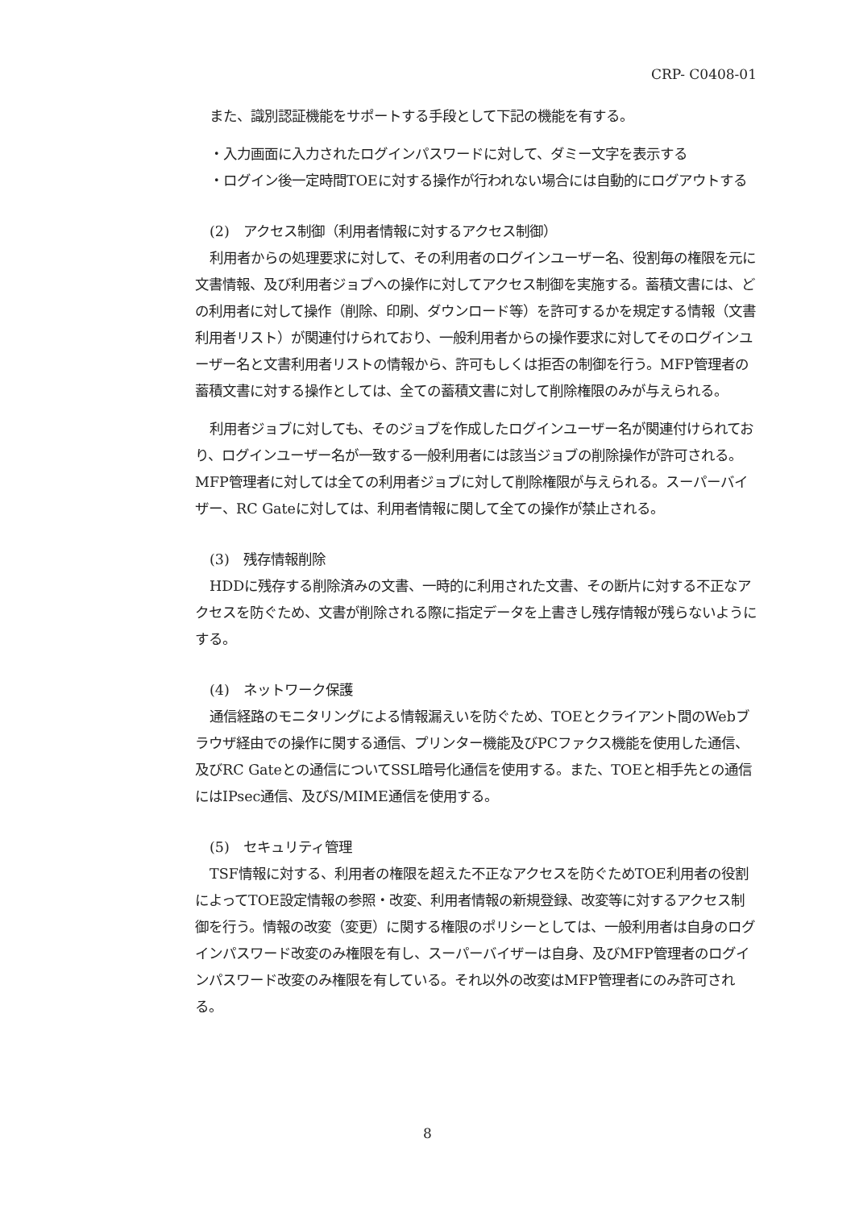CRP- C0408-01
また、識別認証機能をサポートする手段として下記の機能を有する。
・入力画面に入力されたログインパスワードに対して、ダミー文字を表示する
・ログイン後一定時間TOEに対する操作が行われない場合には自動的にログアウトする
(2)　アクセス制御（利用者情報に対するアクセス制御）
利用者からの処理要求に対して、その利用者のログインユーザー名、役割毎の権限を元に文書情報、及び利用者ジョブへの操作に対してアクセス制御を実施する。蓄積文書には、どの利用者に対して操作（削除、印刷、ダウンロード等）を許可するかを規定する情報（文書利用者リスト）が関連付けられており、一般利用者からの操作要求に対してそのログインユーザー名と文書利用者リストの情報から、許可もしくは拒否の制御を行う。MFP管理者の蓄積文書に対する操作としては、全ての蓄積文書に対して削除権限のみが与えられる。
利用者ジョブに対しても、そのジョブを作成したログインユーザー名が関連付けられており、ログインユーザー名が一致する一般利用者には該当ジョブの削除操作が許可される。MFP管理者に対しては全ての利用者ジョブに対して削除権限が与えられる。スーパーバイザー、RC Gateに対しては、利用者情報に関して全ての操作が禁止される。
(3)　残存情報削除
HDDに残存する削除済みの文書、一時的に利用された文書、その断片に対する不正なアクセスを防ぐため、文書が削除される際に指定データを上書きし残存情報が残らないようにする。
(4)　ネットワーク保護
通信経路のモニタリングによる情報漏えいを防ぐため、TOEとクライアント間のWebブラウザ経由での操作に関する通信、プリンター機能及びPCファクス機能を使用した通信、及びRC Gateとの通信についてSSL暗号化通信を使用する。また、TOEと相手先との通信にはIPsec通信、及びS/MIME通信を使用する。
(5)　セキュリティ管理
TSF情報に対する、利用者の権限を超えた不正なアクセスを防ぐためTOE利用者の役割によってTOE設定情報の参照・改変、利用者情報の新規登録、改変等に対するアクセス制御を行う。情報の改変（変更）に関する権限のポリシーとしては、一般利用者は自身のログインパスワード改変のみ権限を有し、スーパーバイザーは自身、及びMFP管理者のログインパスワード改変のみ権限を有している。それ以外の改変はMFP管理者にのみ許可される。
8